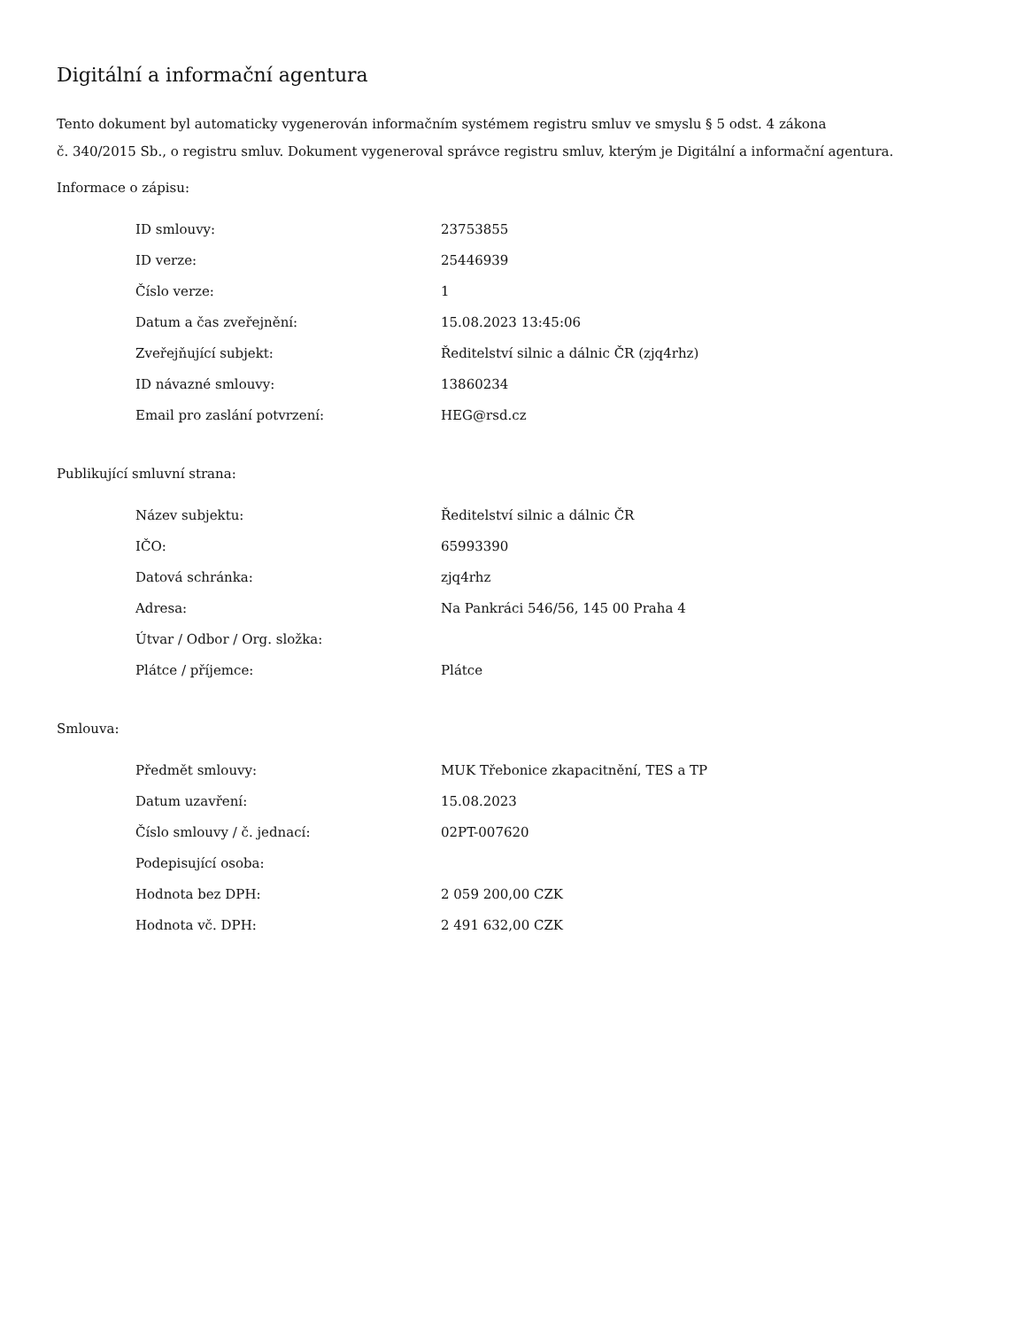Digitální a informační agentura
Tento dokument byl automaticky vygenerován informačním systémem registru smluv ve smyslu § 5 odst. 4 zákona
č. 340/2015 Sb., o registru smluv. Dokument vygeneroval správce registru smluv, kterým je Digitální a informační agentura.
Informace o zápisu:
| ID smlouvy: | 23753855 |
| ID verze: | 25446939 |
| Číslo verze: | 1 |
| Datum a čas zveřejnění: | 15.08.2023 13:45:06 |
| Zveřejňující subjekt: | Ředitelství silnic a dálnic ČR (zjq4rhz) |
| ID návazné smlouvy: | 13860234 |
| Email pro zaslání potvrzení: | HEG@rsd.cz |
Publikující smluvní strana:
| Název subjektu: | Ředitelství silnic a dálnic ČR |
| IČO: | 65993390 |
| Datová schránka: | zjq4rhz |
| Adresa: | Na Pankráci 546/56, 145 00 Praha 4 |
| Útvar / Odbor / Org. složka: | |
| Plátce / příjemce: | Plátce |
Smlouva:
| Předmět smlouvy: | MUK Třebonice zkapacitnění, TES a TP |
| Datum uzavření: | 15.08.2023 |
| Číslo smlouvy / č. jednací: | 02PT-007620 |
| Podepisující osoba: | |
| Hodnota bez DPH: | 2 059 200,00 CZK |
| Hodnota vč. DPH: | 2 491 632,00 CZK |